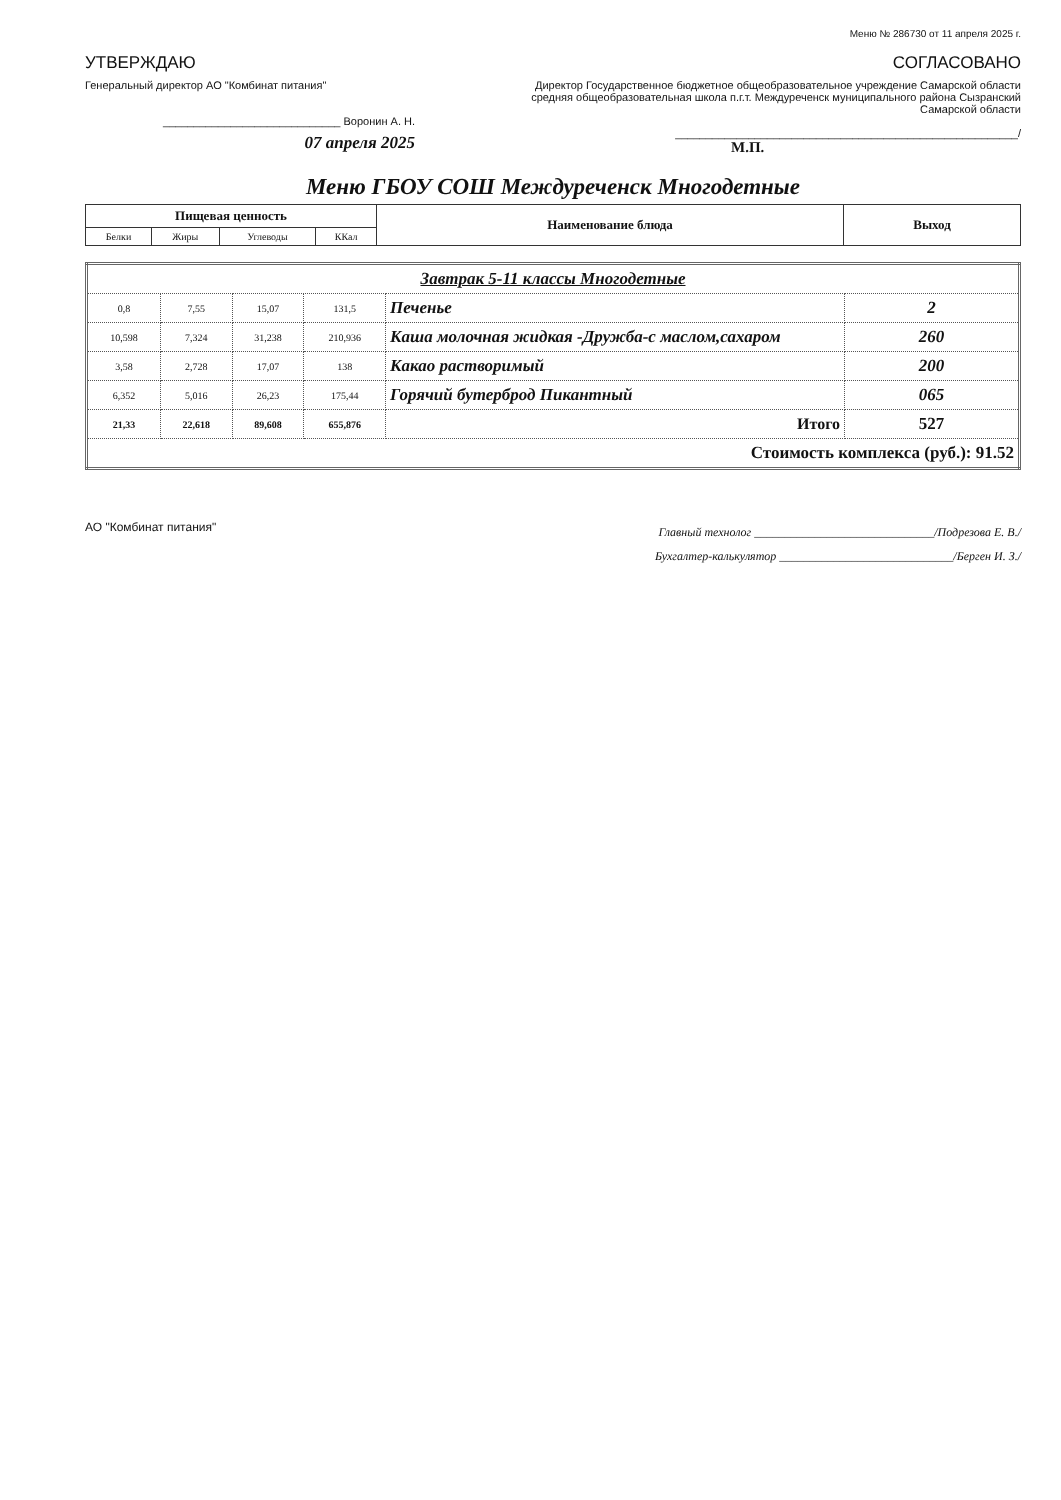Меню № 286730 от 11 апреля 2025 г.
УТВЕРЖДАЮ
Генеральный директор АО "Комбинат питания"
_____________________________ Воронин А. Н.
07 апреля 2025
СОГЛАСОВАНО
Директор Государственное бюджетное общеобразовательное учреждение Самарской области средняя общеобразовательная школа п.г.т. Междуреченск муниципального района Сызранский Самарской области
________________________________________________________/
М.П.
Меню ГБОУ СОШ Междуреченск Многодетные
| Пищевая ценность | | | | Наименование блюда | Выход |
| --- | --- | --- | --- | --- | --- |
| Белки | Жиры | Углеводы | ККал | | |
| Завтрак 5-11 классы Многодетные | | | | | |
| 0,8 | 7,55 | 15,07 | 131,5 | Печенье | 2 |
| 10,598 | 7,324 | 31,238 | 210,936 | Каша молочная жидкая -Дружба-с маслом,сахаром | 260 |
| 3,58 | 2,728 | 17,07 | 138 | Какао растворимый | 200 |
| 6,352 | 5,016 | 26,23 | 175,44 | Горячий бутерброд Пикантный | 065 |
| 21,33 | 22,618 | 89,608 | 655,876 | Итого | 527 |
| Стоимость комплекса (руб.): 91.52 | | | | | |
АО "Комбинат питания"
Главный технолог ______________________________/Подрезова Е. В./
Бухгалтер-калькулятор _____________________________/Берген И. З./